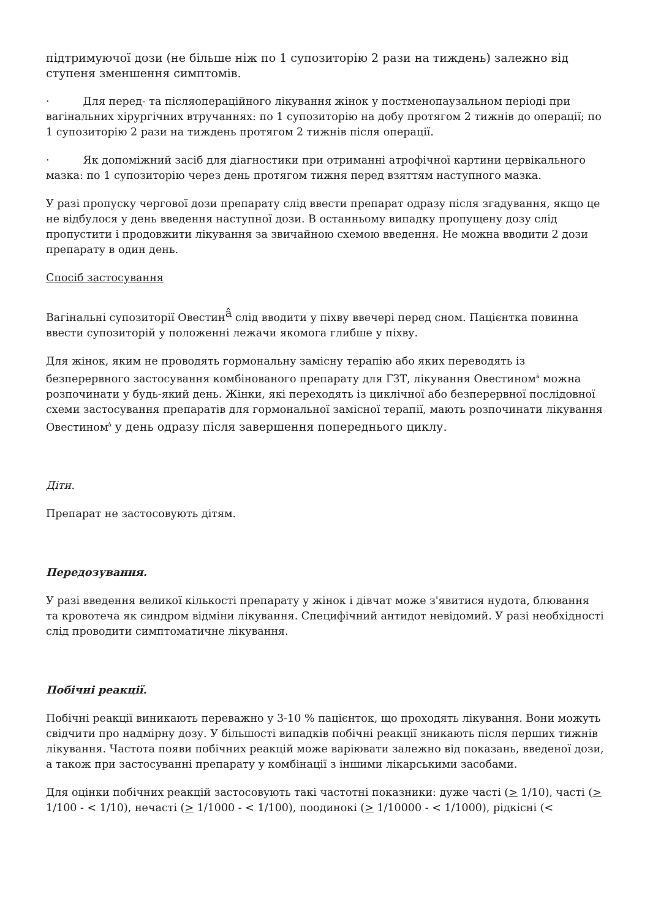підтримуючої дози (не більше ніж по 1 супозиторію 2 рази на тиждень) залежно від ступеня зменшення симптомів.
· Для перед- та післяопераційного лікування жінок у постменопаузальном періоді при вагінальних хірургічних втручаннях: по 1 супозиторію на добу протягом 2 тижнів до операції; по 1 супозиторію 2 рази на тиждень протягом 2 тижнів після операції.
· Як допоміжний засіб для діагностики при отриманні атрофічної картини цервікального мазка: по 1 супозиторію через день протягом тижня перед взяттям наступного мазка.
У разі пропуску чергової дози препарату слід ввести препарат одразу після згадування, якщо це не відбулося у день введення наступної дози. В останньому випадку пропущену дозу слід пропустити і продовжити лікування за звичайною схемою введення. Не можна вводити 2 дози препарату в один день.
Спосіб застосування
Вагінальні супозиторії Овестин<sup>â</sup> слід вводити у піхву ввечері перед сном. Пацієнтка повинна ввести супозиторій у положенні лежачи якомога глибше у піхву.
Для жінок, яким не проводять гормональну замісну терапію або яких переводять із безперервного застосування комбінованого препарату для ГЗТ, лікування Овестином<sup>â</sup> можна розпочинати у будь-який день. Жінки, які переходять із циклічної або безперервної послідовної схеми застосування препаратів для гормональної замісної терапії, мають розпочинати лікування Овестином<sup>â</sup> у день одразу після завершення попереднього циклу.
Діти.
Препарат не застосовують дітям.
Передозування.
У разі введення великої кількості препарату у жінок і дівчат може з'явитися нудота, блювання та кровотеча як синдром відміни лікування. Специфічний антидот невідомий. У разі необхідності слід проводити симптоматичне лікування.
Побічні реакції.
Побічні реакції виникають переважно у 3-10 % пацієнток, що проходять лікування. Вони можуть свідчити про надмірну дозу. У більшості випадків побічні реакції зникають після перших тижнів лікування. Частота появи побічних реакцій може варіювати залежно від показань, введеної дози, а також при застосуванні препарату у комбінації з іншими лікарськими засобами.
Для оцінки побічних реакцій застосовують такі частотні показники: дуже часті (> 1/10), часті (> 1/100 - < 1/10), нечасті (> 1/1000 - < 1/100), поодинокі (> 1/10000 - < 1/1000), рідкісні (<